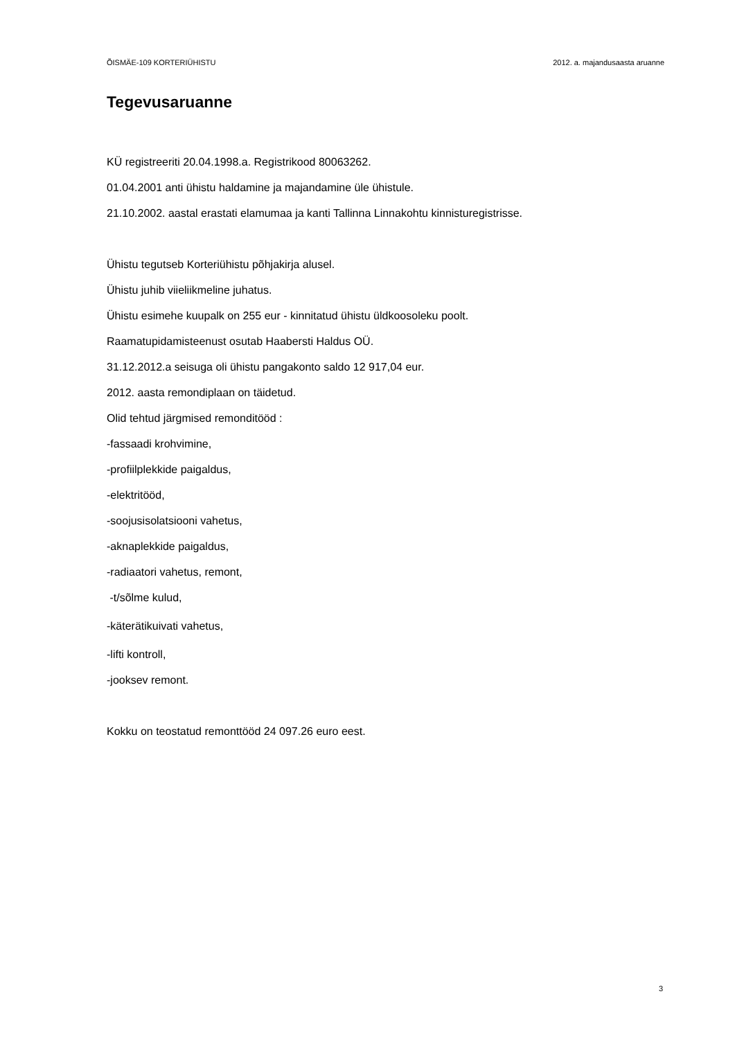ÕISMÄE-109 KORTERIÜHISTU 2012. a. majandusaasta aruanne
Tegevusaruanne
KÜ registreeriti 20.04.1998.a. Registrikood 80063262.
01.04.2001 anti ühistu haldamine ja majandamine üle ühistule.
21.10.2002. aastal erastati elamumaa ja kanti Tallinna Linnakohtu kinnisturegistrisse.
Ühistu tegutseb Korteriühistu põhjakirja alusel.
Ühistu juhib viieliikmeline juhatus.
Ühistu esimehe kuupalk on 255 eur - kinnitatud ühistu üldkoosoleku poolt.
Raamatupidamisteenust osutab Haabersti Haldus OÜ.
31.12.2012.a seisuga oli ühistu pangakonto saldo 12 917,04 eur.
2012. aasta remondiplaan on täidetud.
Olid tehtud järgmised remonditööd :
-fassaadi krohvimine,
-profiilplekkide paigaldus,
-elektritööd,
-soojusisolatsiooni vahetus,
-aknaplekkide paigaldus,
-radiaatori vahetus, remont,
-t/sõlme kulud,
-käterätikuivati vahetus,
-lifti kontroll,
-jooksev remont.
Kokku on teostatud remonttööd 24 097.26 euro eest.
3